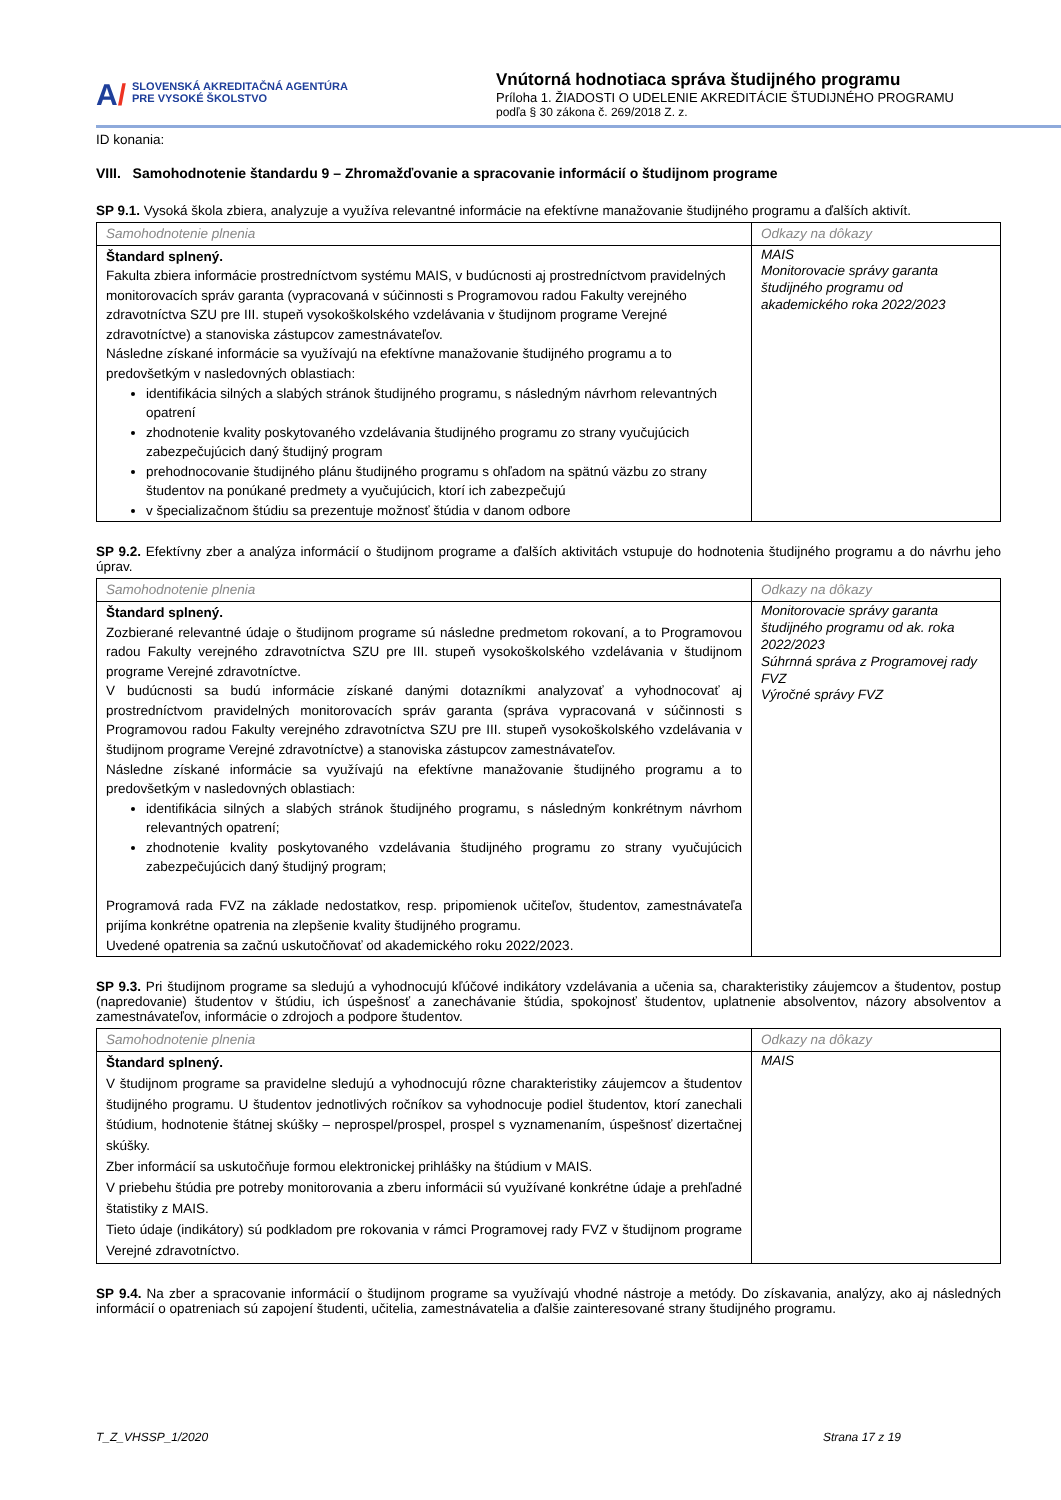A/
SLOVENSKÁ AKREDITAČNÁ AGENTÚRA
PRE VYSOKÉ ŠKOLSTVO
Vnútorná hodnotiaca správa študijného programu
Príloha 1. ŽIADOSTI O UDELENIE AKREDITÁCIE ŠTUDIJNÉHO PROGRAMU
podľa § 30 zákona č. 269/2018 Z. z.
ID konania:
VIII. Samohodnotenie štandardu 9 – Zhromažďovanie a spracovanie informácií o študijnom programe
SP 9.1. Vysoká škola zbiera, analyzuje a využíva relevantné informácie na efektívne manažovanie študijného programu a ďalších aktivít.
| Samohodnotenie plnenia | Odkazy na dôkazy |
| --- | --- |
| Štandard splnený. Fakulta zbiera informácie prostredníctvom systému MAIS, v budúcnosti aj prostredníctvom pravidelných monitorovacích správ garanta (vypracovaná v súčinnosti s Programovou radou Fakulty verejného zdravotníctva SZU pre III. stupeň vysokoškolského vzdelávania v študijnom programe Verejné zdravotníctve) a stanoviska zástupcov zamestnávateľov. Následne získané informácie sa využívajú na efektívne manažovanie študijného programu a to predovšetkým v nasledovných oblastiach: identifikácia silných a slabých stránok študijného programu, s následným návrhom relevantných opatrení zhodnotenie kvality poskytovaného vzdelávania študijného programu zo strany vyučujúcich zabezpečujúcich daný študijný program prehodnocovanie študijného plánu študijného programu s ohľadom na spätnú väzbu zo strany študentov na ponúkané predmety a vyučujúcich, ktorí ich zabezpečujú v špecializačnom štúdiu sa prezentuje možnosť štúdia v danom odbore | MAIS Monitorovacie správy garanta študijného programu od akademického roka 2022/2023 |
SP 9.2. Efektívny zber a analýza informácií o študijnom programe a ďalších aktivitách vstupuje do hodnotenia študijného programu a do návrhu jeho úprav.
| Samohodnotenie plnenia | Odkazy na dôkazy |
| --- | --- |
| Štandard splnený. Zozbierané relevantné údaje o študijnom programe sú následne predmetom rokovaní, a to Programovou radou Fakulty verejného zdravotníctva SZU pre III. stupeň vysokoškolského vzdelávania v študijnom programe Verejné zdravotníctve. V budúcnosti sa budú informácie získané danými dotazníkmi analyzovať a vyhodnocovať aj prostredníctvom pravidelných monitorovacích správ garanta (správa vypracovaná v súčinnosti s Programovou radou Fakulty verejného zdravotníctva SZU pre III. stupeň vysokoškolského vzdelávania v študijnom programe Verejné zdravotníctve) a stanoviska zástupcov zamestnávateľov. Následne získané informácie sa využívajú na efektívne manažovanie študijného programu a to predovšetkým v nasledovných oblastiach: identifikácia silných a slabých stránok študijného programu, s následným konkrétnym návrhom relevantných opatrení; zhodnotenie kvality poskytovaného vzdelávania študijného programu zo strany vyučujúcich zabezpečujúcich daný študijný program; Programová rada FVZ na základe nedostatkov, resp. pripomienok učiteľov, študentov, zamestnávateľa prijíma konkrétne opatrenia na zlepšenie kvality študijného programu. Uvedené opatrenia sa začnú uskutočňovať od akademického roku 2022/2023. | Monitorovacie správy garanta študijného programu od ak. roka 2022/2023 Súhrnná správa z Programovej rady FVZ Výročné správy FVZ |
SP 9.3. Pri študijnom programe sa sledujú a vyhodnocujú kľúčové indikátory vzdelávania a učenia sa, charakteristiky záujemcov a študentov, postup (napredovanie) študentov v štúdiu, ich úspešnosť a zanechávanie štúdia, spokojnosť študentov, uplatnenie absolventov, názory absolventov a zamestnávateľov, informácie o zdrojoch a podpore študentov.
| Samohodnotenie plnenia | Odkazy na dôkazy |
| --- | --- |
| Štandard splnený. V študijnom programe sa pravidelne sledujú a vyhodnocujú rôzne charakteristiky záujemcov a študentov študijného programu. U študentov jednotlivých ročníkov sa vyhodnocuje podiel študentov, ktorí zanechali štúdium, hodnotenie štátnej skúšky – neprospel/prospel, prospel s vyznamenaním, úspešnosť dizertačnej skúšky. Zber informácií sa uskutočňuje formou elektronickej prihlášky na štúdium v MAIS. V priebehu štúdia pre potreby monitorovania a zberu informácii sú využívané konkrétne údaje a prehľadné štatistiky z MAIS. Tieto údaje (indikátory) sú podkladom pre rokovania v rámci Programovej rady FVZ v študijnom programe Verejné zdravotníctvo. | MAIS |
SP 9.4. Na zber a spracovanie informácií o študijnom programe sa využívajú vhodné nástroje a metódy. Do získavania, analýzy, ako aj následných informácií o opatreniach sú zapojení študenti, učitelia, zamestnávatelia a ďalšie zainteresované strany študijného programu.
T_Z_VHSSP_1/2020 Strana 17 z 19